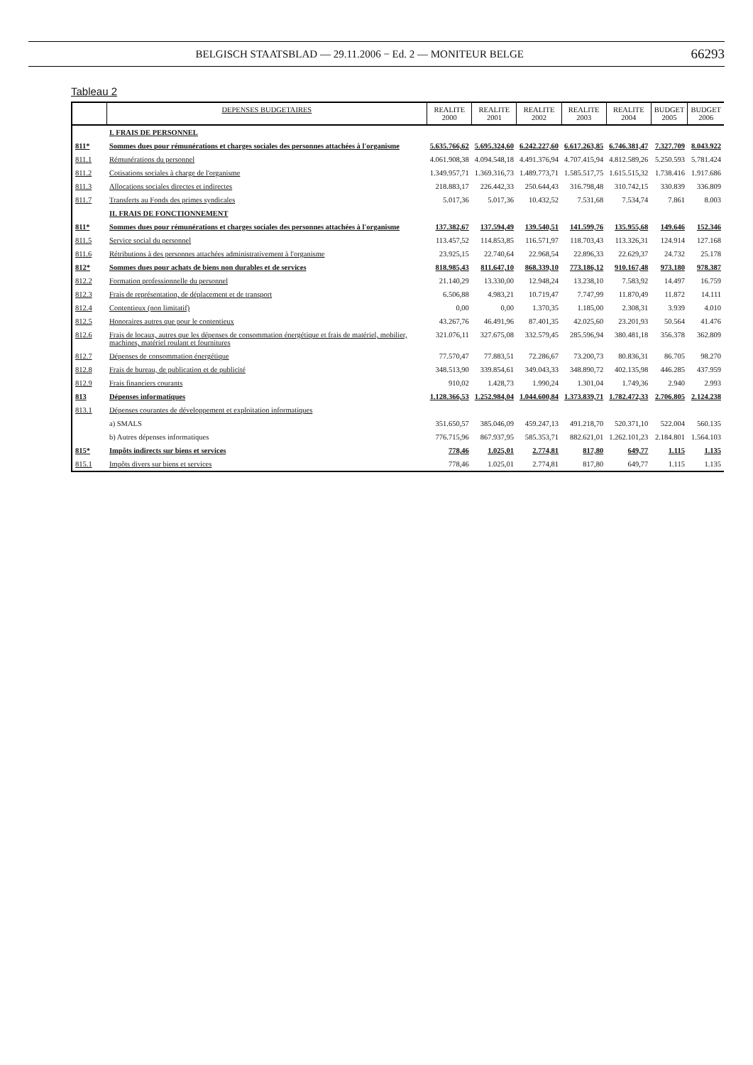BELGISCH STAATSBLAD — 29.11.2006 − Ed. 2 — MONITEUR BELGE 66293
Tableau 2
| | DEPENSES BUDGETAIRES | REALITE 2000 | REALITE 2001 | REALITE 2002 | REALITE 2003 | REALITE 2004 | BUDGET 2005 | BUDGET 2006 |
| --- | --- | --- | --- | --- | --- | --- | --- | --- |
| | I. FRAIS DE PERSONNEL | | | | | | | |
| 811* | Sommes dues pour rémunérations et charges sociales des personnes attachées à l'organisme | 5.635.766,62 | 5.695.324,60 | 6.242.227,60 | 6.617.263,85 | 6.746.381,47 | 7.327.709 | 8.043.922 |
| 811.1 | Rémunérations du personnel | 4.061.908,38 | 4.094.548,18 | 4.491.376,94 | 4.707.415,94 | 4.812.589,26 | 5.250.593 | 5.781.424 |
| 811.2 | Cotisations sociales à charge de l'organisme | 1.349.957,71 | 1.369.316,73 | 1.489.773,71 | 1.585.517,75 | 1.615.515,32 | 1.738.416 | 1.917.686 |
| 811.3 | Allocations sociales directes et indirectes | 218.883,17 | 226.442,33 | 250.644,43 | 316.798,48 | 310.742,15 | 330.839 | 336.809 |
| 811.7 | Transferts au Fonds des primes syndicales | 5.017,36 | 5.017,36 | 10.432,52 | 7.531,68 | 7.534,74 | 7.861 | 8.003 |
| | II. FRAIS DE FONCTIONNEMENT | | | | | | | |
| 811* | Sommes dues pour rémunérations et charges sociales des personnes attachées à l'organisme | 137.382,67 | 137.594,49 | 139.540,51 | 141.599,76 | 135.955,68 | 149.646 | 152.346 |
| 811.5 | Service social du personnel | 113.457,52 | 114.853,85 | 116.571,97 | 118.703,43 | 113.326,31 | 124.914 | 127.168 |
| 811.6 | Rétributions à des personnes attachées administrativement à l'organisme | 23.925,15 | 22.740,64 | 22.968,54 | 22.896,33 | 22.629,37 | 24.732 | 25.178 |
| 812* | Sommes dues pour achats de biens non durables et de services | 818.985,43 | 811.647,10 | 868.339,10 | 773.186,12 | 910.167,48 | 973.180 | 978.387 |
| 812.2 | Formation professionnelle du personnel | 21.140,29 | 13.330,00 | 12.948,24 | 13.238,10 | 7.583,92 | 14.497 | 16.759 |
| 812.3 | Frais de représentation, de déplacement et de transport | 6.506,88 | 4.983,21 | 10.719,47 | 7.747,99 | 11.870,49 | 11.872 | 14.111 |
| 812.4 | Contentieux (non limitatif) | 0,00 | 0,00 | 1.370,35 | 1.185,00 | 2.308,31 | 3.939 | 4.010 |
| 812.5 | Honoraires autres que pour le contentieux | 43.267,76 | 46.491,96 | 87.401,35 | 42.025,60 | 23.201,93 | 50.564 | 41.476 |
| 812.6 | Frais de locaux, autres que les dépenses de consommation énergétique et frais de matériel, mobilier, machines, matériel roulant et fournitures | 321.076,11 | 327.675,08 | 332.579,45 | 285.596,94 | 380.481,18 | 356.378 | 362.809 |
| 812.7 | Dépenses de consommation énergétique | 77.570,47 | 77.883,51 | 72.286,67 | 73.200,73 | 80.836,31 | 86.705 | 98.270 |
| 812.8 | Frais de bureau, de publication et de publicité | 348.513,90 | 339.854,61 | 349.043,33 | 348.890,72 | 402.135,98 | 446.285 | 437.959 |
| 812.9 | Frais financiers courants | 910,02 | 1.428,73 | 1.990,24 | 1.301,04 | 1.749,36 | 2.940 | 2.993 |
| 813 | Dépenses informatiques | 1.128.366,53 | 1.252.984,04 | 1.044.600,84 | 1.373.839,71 | 1.782.472,33 | 2.706.805 | 2.124.238 |
| 813.1 | Dépenses courantes de développement et exploitation informatiques | | | | | | | |
| | a) SMALS | 351.650,57 | 385.046,09 | 459.247,13 | 491.218,70 | 520.371,10 | 522.004 | 560.135 |
| | b) Autres dépenses informatiques | 776.715,96 | 867.937,95 | 585.353,71 | 882.621,01 | 1.262.101,23 | 2.184.801 | 1.564.103 |
| 815* | Impôts indirects sur biens et services | 778,46 | 1.025,01 | 2.774,81 | 817,80 | 649,77 | 1.115 | 1.135 |
| 815.1 | Impôts divers sur biens et services | 778,46 | 1.025,01 | 2.774,81 | 817,80 | 649,77 | 1.115 | 1.135 |